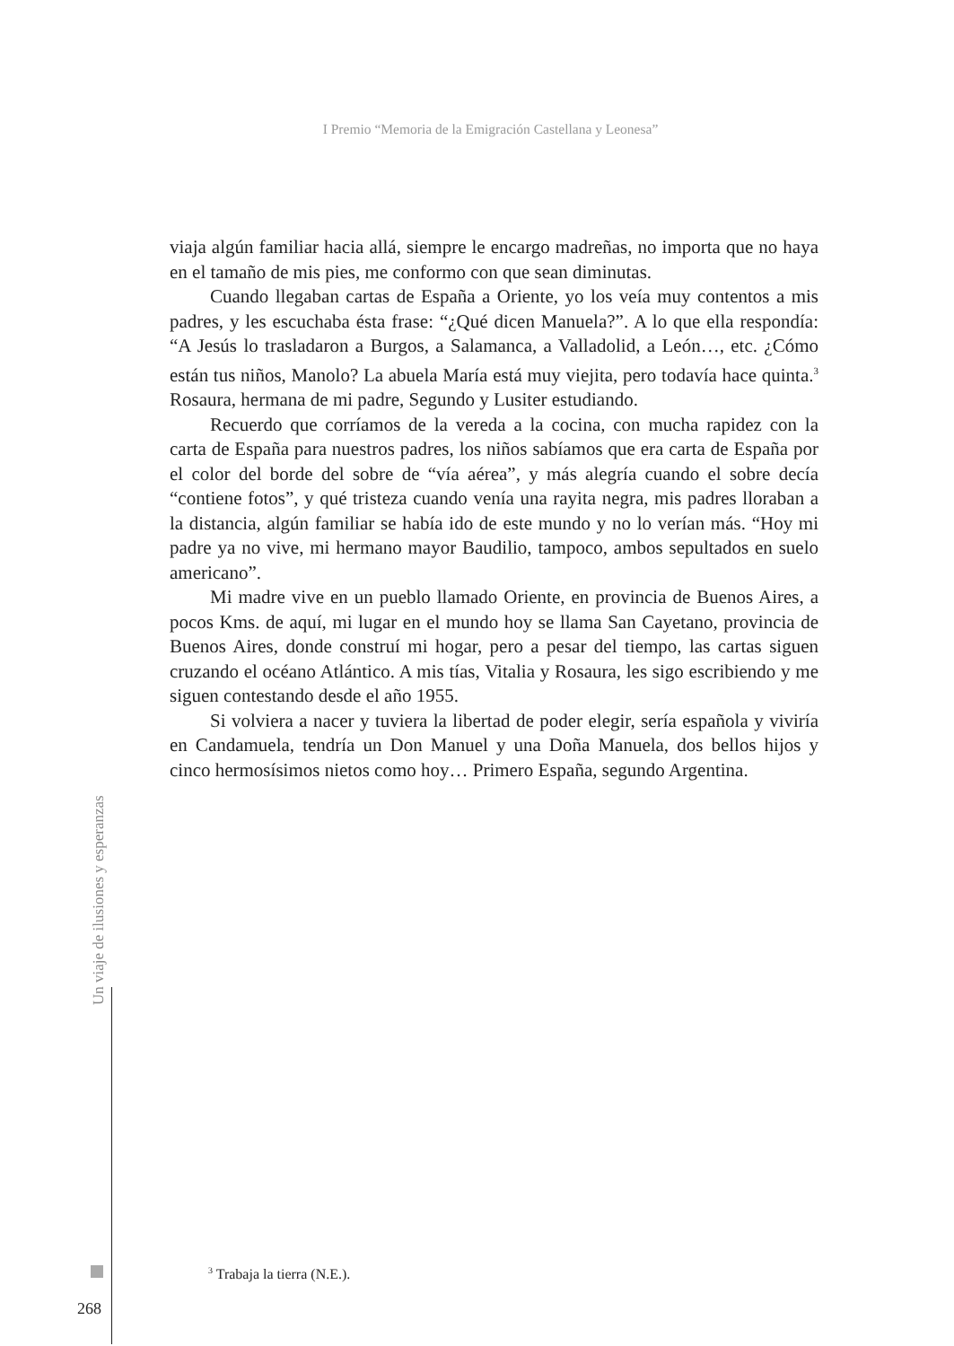I Premio “Memoria de la Emigración Castellana y Leonesa”
viaja algún familiar hacia allá, siempre le encargo madreñas, no importa que no haya en el tamaño de mis pies, me conformo con que sean diminutas.
Cuando llegaban cartas de España a Oriente, yo los veía muy contentos a mis padres, y les escuchaba ésta frase: “¿Qué dicen Manuela?”. A lo que ella respondía: “A Jesús lo trasladaron a Burgos, a Salamanca, a Valladolid, a León…, etc. ¿Cómo están tus niños, Manolo? La abuela María está muy viejita, pero todavía hace quinta.<sup>3</sup> Rosaura, hermana de mi padre, Segundo y Lusiter estudiando.
Recuerdo que corríamos de la vereda a la cocina, con mucha rapidez con la carta de España para nuestros padres, los niños sabíamos que era carta de España por el color del borde del sobre de “vía aérea”, y más alegría cuando el sobre decía “contiene fotos”, y qué tristeza cuando venía una rayita negra, mis padres lloraban a la distancia, algún familiar se había ido de este mundo y no lo verían más. “Hoy mi padre ya no vive, mi hermano mayor Baudilio, tampoco, ambos sepultados en suelo americano”.
Mi madre vive en un pueblo llamado Oriente, en provincia de Buenos Aires, a pocos Kms. de aquí, mi lugar en el mundo hoy se llama San Cayetano, provincia de Buenos Aires, donde construí mi hogar, pero a pesar del tiempo, las cartas siguen cruzando el océano Atlántico. A mis tías, Vitalia y Rosaura, les sigo escribiendo y me siguen contestando desde el año 1955.
Si volviera a nacer y tuviera la libertad de poder elegir, sería española y viviría en Candamuela, tendría un Don Manuel y una Doña Manuela, dos bellos hijos y cinco hermosísimos nietos como hoy… Primero España, segundo Argentina.
Un viaje de ilusiones y esperanzas
<sup>3</sup> Trabaja la tierra (N.E.).
268